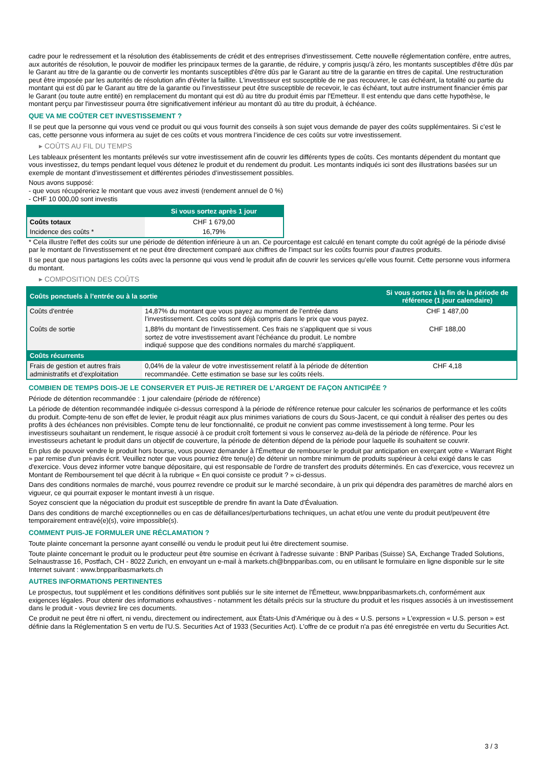cadre pour le redressement et la résolution des établissements de crédit et des entreprises d'investissement. Cette nouvelle réglementation confère, entre autres, aux autorités de résolution, le pouvoir de modifier les principaux termes de la garantie, de réduire, y compris jusqu'à zéro, les montants susceptibles d'être dûs par le Garant au titre de la garantie ou de convertir les montants susceptibles d'être dûs par le Garant au titre de la garantie en titres de capital. Une restructuration peut être imposée par les autorités de résolution afin d'éviter la faillite. L'investisseur est susceptible de ne pas recouvrer, le cas échéant, la totalité ou partie du montant qui est dû par le Garant au titre de la garantie ou l'investisseur peut être susceptible de recevoir, le cas échéant, tout autre instrument financier émis par le Garant (ou toute autre entité) en remplacement du montant qui est dû au titre du produit émis par l'Emetteur. Il est entendu que dans cette hypothèse, le montant perçu par l'investisseur pourra être significativement inférieur au montant dû au titre du produit, à échéance.
QUE VA ME COÛTER CET INVESTISSEMENT ?
Il se peut que la personne qui vous vend ce produit ou qui vous fournit des conseils à son sujet vous demande de payer des coûts supplémentaires. Si c’est le cas, cette personne vous informera au sujet de ces coûts et vous montrera l’incidence de ces coûts sur votre investissement.
▸ COÛTS AU FIL DU TEMPS
Les tableaux présentent les montants prélevés sur votre investissement afin de couvrir les différents types de coûts. Ces montants dépendent du montant que vous investissez, du temps pendant lequel vous détenez le produit et du rendement du produit. Les montants indiqués ici sont des illustrations basées sur un exemple de montant d’investissement et différentes périodes d’investissement possibles.
Nous avons supposé:
- que vous récupéreriez le montant que vous avez investi (rendement annuel de 0 %)
- CHF 10 000,00 sont investis
| | Si vous sortez après 1 jour |
| --- | --- |
| Coûts totaux | CHF 1 679,00 |
| Incidence des coûts * | 16,79% |
* Cela illustre l'effet des coûts sur une période de détention inférieure à un an. Ce pourcentage est calculé en tenant compte du coût agrégé de la période divisé par le montant de l'investissement et ne peut être directement comparé aux chiffres de l'impact sur les coûts fournis pour d'autres produits.
Il se peut que nous partagions les coûts avec la personne qui vous vend le produit afin de couvrir les services qu’elle vous fournit. Cette personne vous informera du montant.
▸ COMPOSITION DES COÛTS
| Coûts ponctuels à l’entrée ou à la sortie | | Si vous sortez à la fin de la période de référence (1 jour calendaire) |
| --- | --- | --- |
| Coûts d'entrée | 14,87% du montant que vous payez au moment de l’entrée dans l’investissement. Ces coûts sont déjà compris dans le prix que vous payez. | CHF 1 487,00 |
| Coûts de sortie | 1,88% du montant de l'investissement. Ces frais ne s'appliquent que si vous sortez de votre investissement avant l'échéance du produit. Le nombre indiqué suppose que des conditions normales du marché s'appliquent. | CHF 188,00 |
| Coûts récurrents | | |
| Frais de gestion et autres frais administratifs et d’exploitation | 0,04% de la valeur de votre investissement relatif à la période de détention recommandée. Cette estimation se base sur les coûts réels. | CHF 4,18 |
COMBIEN DE TEMPS DOIS-JE LE CONSERVER ET PUIS-JE RETIRER DE L’ARGENT DE FAÇON ANTICIPÉE ?
Période de détention recommandée : 1 jour calendaire (période de référence)
La période de détention recommandée indiquée ci-dessus correspond à la période de référence retenue pour calculer les scénarios de performance et les coûts du produit. Compte-tenu de son effet de levier, le produit réagit aux plus minimes variations de cours du Sous-Jacent, ce qui conduit à réaliser des pertes ou des profits à des échéances non prévisibles. Compte tenu de leur fonctionnalité, ce produit ne convient pas comme investissement à long terme. Pour les investisseurs souhaitant un rendement, le risque associé à ce produit croît fortement si vous le conservez au-delà de la période de référence. Pour les investisseurs achetant le produit dans un objectif de couverture, la période de détention dépend de la période pour laquelle ils souhaitent se couvrir.
En plus de pouvoir vendre le produit hors bourse, vous pouvez demander à l'Émetteur de rembourser le produit par anticipation en exerçant votre « Warrant Right » par remise d'un préavis écrit. Veuillez noter que vous pourriez être tenu(e) de détenir un nombre minimum de produits supérieur à celui exigé dans le cas d'exercice. Vous devez informer votre banque dépositaire, qui est responsable de l'ordre de transfert des produits déterminés. En cas d'exercice, vous recevrez un Montant de Remboursement tel que décrit à la rubrique « En quoi consiste ce produit ? » ci-dessus.
Dans des conditions normales de marché, vous pourrez revendre ce produit sur le marché secondaire, à un prix qui dépendra des paramètres de marché alors en vigueur, ce qui pourrait exposer le montant investi à un risque.
Soyez conscient que la négociation du produit est susceptible de prendre fin avant la Date d'Évaluation.
Dans des conditions de marché exceptionnelles ou en cas de défaillances/perturbations techniques, un achat et/ou une vente du produit peut/peuvent être temporairement entravé(e)(s), voire impossible(s).
COMMENT PUIS-JE FORMULER UNE RÉCLAMATION ?
Toute plainte concernant la personne ayant conseillé ou vendu le produit peut lui être directement soumise.
Toute plainte concernant le produit ou le producteur peut être soumise en écrivant à l'adresse suivante : BNP Paribas (Suisse) SA, Exchange Traded Solutions, Selnaustrasse 16, Postfach, CH - 8022 Zurich, en envoyant un e-mail à markets.ch@bnpparibas.com, ou en utilisant le formulaire en ligne disponible sur le site Internet suivant : www.bnpparibasmarkets.ch
AUTRES INFORMATIONS PERTINENTES
Le prospectus, tout supplément et les conditions définitives sont publiés sur le site internet de l'Émetteur, www.bnpparibasmarkets.ch, conformément aux exigences légales. Pour obtenir des informations exhaustives - notamment les détails précis sur la structure du produit et les risques associés à un investissement dans le produit - vous devriez lire ces documents.
Ce produit ne peut être ni offert, ni vendu, directement ou indirectement, aux États-Unis d'Amérique ou à des « U.S. persons » L'expression « U.S. person » est définie dans la Réglementation S en vertu de l'U.S. Securities Act of 1933 (Securities Act). L'offre de ce produit n'a pas été enregistrée en vertu du Securities Act.
3 / 3